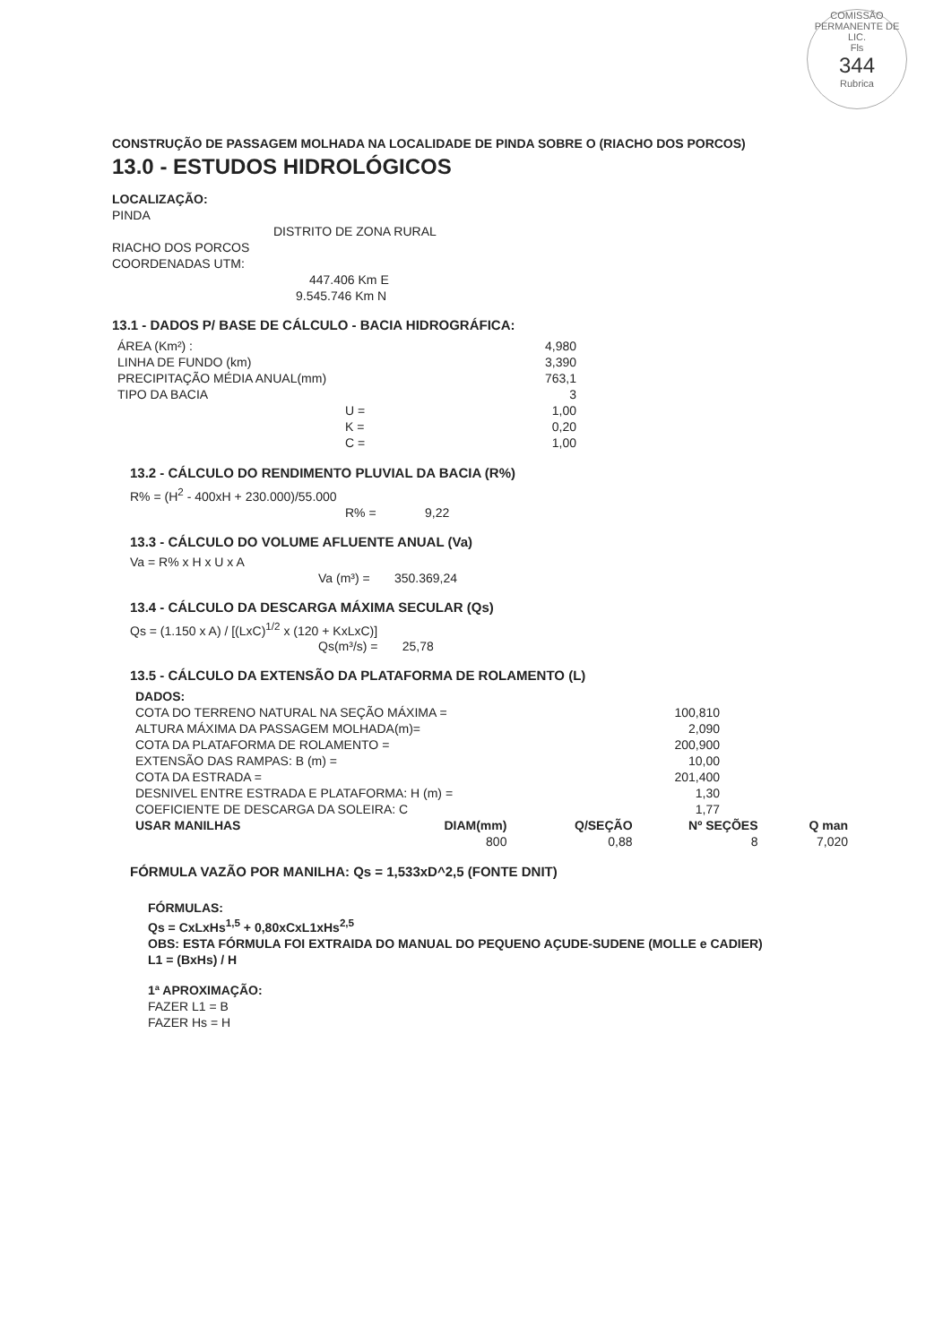COMISSÃO PERMANENTE DE LIC.
Fls
344
Rubrica
CONSTRUÇÃO DE PASSAGEM MOLHADA NA LOCALIDADE DE PINDA SOBRE O (RIACHO DOS PORCOS)
13.0 - ESTUDOS HIDROLÓGICOS
LOCALIZAÇÃO:
PINDA
DISTRITO DE ZONA RURAL
RIACHO DOS PORCOS
COORDENADAS UTM:
447.406 Km E
9.545.746 Km N
13.1 - DADOS P/ BASE DE CÁLCULO - BACIA HIDROGRÁFICA:
| ÁREA (Km²) : | 4,980 |
| LINHA DE FUNDO (km) | 3,390 |
| PRECIPITAÇÃO MÉDIA ANUAL(mm) | 763,1 |
| TIPO DA BACIA | 3 |
| U = | 1,00 |
| K = | 0,20 |
| C = | 1,00 |
13.2 - CÁLCULO DO RENDIMENTO PLUVIAL DA BACIA (R%)
R% = (H<sup>2</sup> - 400xH + 230.000)/55.000
R% = 9,22
13.3 - CÁLCULO DO VOLUME AFLUENTE ANUAL (Va)
Va = R% x H x U x A
Va (m³) = 350.369,24
13.4 - CÁLCULO DA DESCARGA MÁXIMA SECULAR (Qs)
Qs = (1.150 x A) / [(LxC)<sup>1/2</sup> x (120 + KxLxC)]
Qs(m³/s) = 25,78
13.5 - CÁLCULO DA EXTENSÃO DA PLATAFORMA DE ROLAMENTO (L)
| DADOS: | |
| --- | --- |
| COTA DO TERRENO NATURAL NA SEÇÃO MÁXIMA = | 100,810 |
| ALTURA MÁXIMA DA PASSAGEM MOLHADA(m)= | 2,090 |
| COTA DA PLATAFORMA DE ROLAMENTO = | 200,900 |
| EXTENSÃO DAS RAMPAS: B (m) = | 10,00 |
| COTA DA ESTRADA = | 201,400 |
| DESNIVEL ENTRE ESTRADA E PLATAFORMA: H (m) = | 1,30 |
| COEFICIENTE DE DESCARGA DA SOLEIRA: C | 1,77 |
| USAR MANILHAS | DIAM(mm) | Q/SEÇÃO | Nº SEÇÕES | Q man |
| --- | --- | --- | --- | --- |
| | 800 | 0,88 | 8 | 7,020 |
FÓRMULA VAZÃO POR MANILHA: Qs = 1,533xD^2,5 (FONTE DNIT)
FÓRMULAS:
Qs = CxLxHs<sup>1,5</sup> + 0,80xCxL1xHs<sup>2,5</sup>
OBS: ESTA FÓRMULA FOI EXTRAIDA DO MANUAL DO PEQUENO AÇUDE-SUDENE (MOLLE e CADIER)
L1 = (BxHs) / H
1ª APROXIMAÇÃO:
FAZER L1 = B
FAZER Hs = H